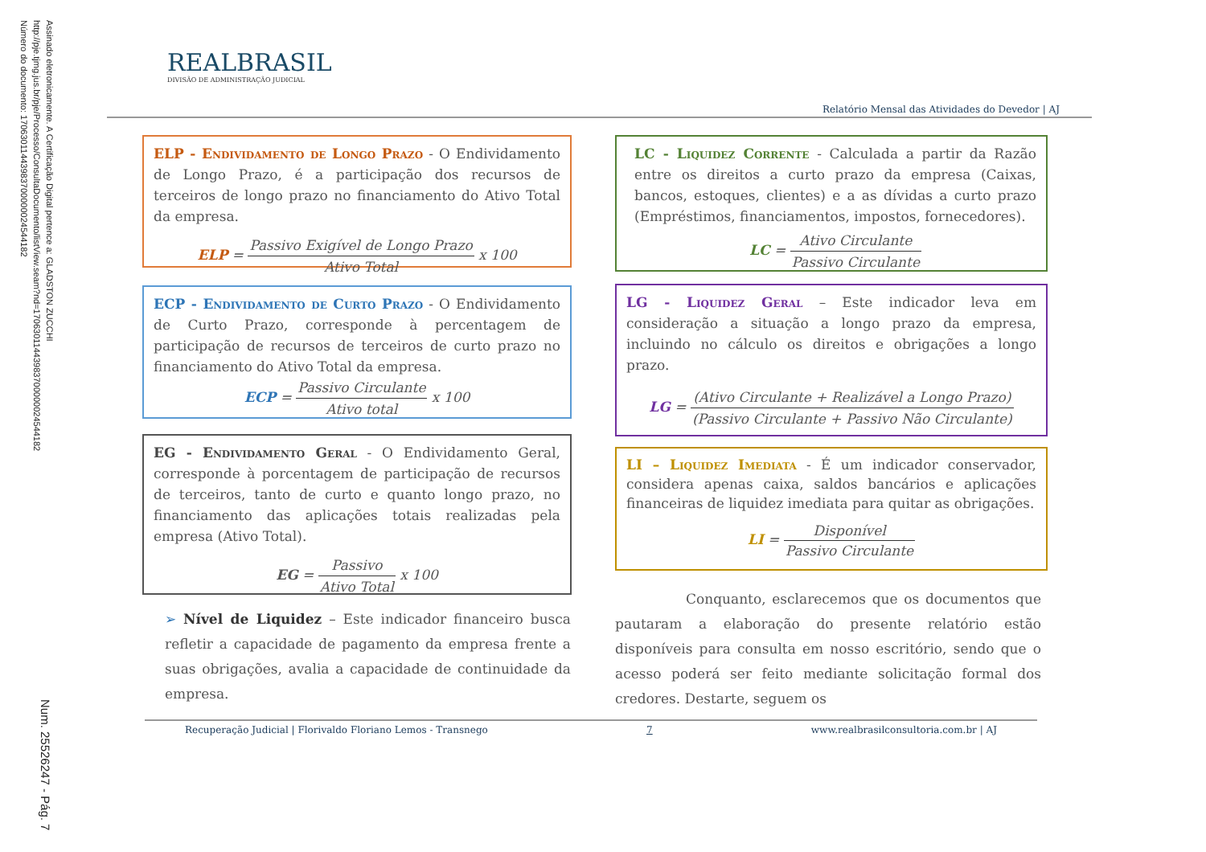Assinado eletronicamente. A Certificação Digital pertence a: GLADSTON ZUCCHI
http://pje.tjmg.jus.br/pje/Processo/ConsultaDocumento/listView.seam?nd=17063011443983700000024544182
Número do documento: 17063011443983700000024544182
Num. 25526247 - Pág. 7
REALBRASIL
DIVISÃO DE ADMINISTRAÇÃO JUDICIAL
Relatório Mensal das Atividades do Devedor | AJ
ELP - Endividamento de Longo Prazo - O Endividamento de Longo Prazo, é a participação dos recursos de terceiros de longo prazo no financiamento do Ativo Total da empresa.
ELP = Passivo Exigível de Longo Prazo Ativo Total x 100
ECP - Endividamento de Curto Prazo - O Endividamento de Curto Prazo, corresponde à percentagem de participação de recursos de terceiros de curto prazo no financiamento do Ativo Total da empresa.
ECP = Passivo Circulante Ativo total x 100
EG - Endividamento Geral - O Endividamento Geral, corresponde à porcentagem de participação de recursos de terceiros, tanto de curto e quanto longo prazo, no financiamento das aplicações totais realizadas pela empresa (Ativo Total).
EG = Passivo Ativo Total x 100
➢ Nível de Liquidez – Este indicador financeiro busca refletir a capacidade de pagamento da empresa frente a suas obrigações, avalia a capacidade de continuidade da empresa.
LC - Liquidez Corrente - Calculada a partir da Razão entre os direitos a curto prazo da empresa (Caixas, bancos, estoques, clientes) e a as dívidas a curto prazo (Empréstimos, financiamentos, impostos, fornecedores).
LC = Ativo Circulante Passivo Circulante
LG - Liquidez Geral – Este indicador leva em consideração a situação a longo prazo da empresa, incluindo no cálculo os direitos e obrigações a longo prazo.
LG = (Ativo Circulante + Realizável a Longo Prazo) (Passivo Circulante + Passivo Não Circulante)
LI – Liquidez Imediata - É um indicador conservador, considera apenas caixa, saldos bancários e aplicações financeiras de liquidez imediata para quitar as obrigações.
LI = Disponível Passivo Circulante
Conquanto, esclarecemos que os documentos que pautaram a elaboração do presente relatório estão disponíveis para consulta em nosso escritório, sendo que o acesso poderá ser feito mediante solicitação formal dos credores. Destarte, seguem os
Recuperação Judicial | Florivaldo Floriano Lemos - Transnego 7 www.realbrasilconsultoria.com.br | AJ